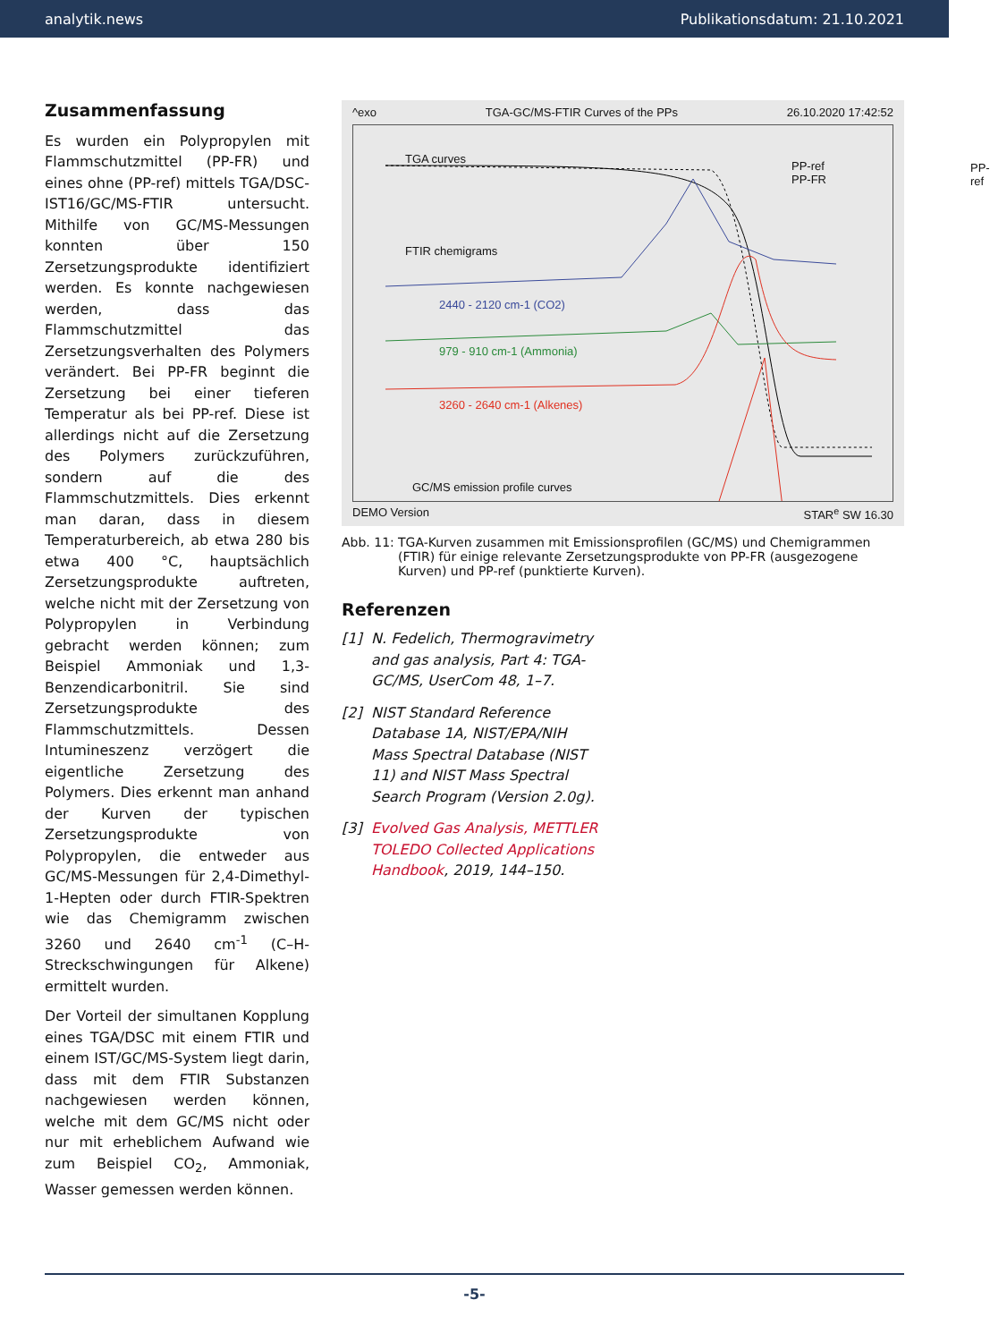analytik.news Publikationsdatum: 21.10.2021
Zusammenfassung
Es wurden ein Polypropylen mit Flammschutzmittel (PP-FR) und eines ohne (PP-ref) mittels TGA/DSC-IST16/GC/MS-FTIR untersucht. Mithilfe von GC/MS-Messungen konnten über 150 Zersetzungsprodukte identifiziert werden. Es konnte nachgewiesen werden, dass das Flammschutzmittel das Zersetzungsverhalten des Polymers verändert. Bei PP-FR beginnt die Zersetzung bei einer tieferen Temperatur als bei PP-ref. Diese ist allerdings nicht auf die Zersetzung des Polymers zurückzuführen, sondern auf die des Flammschutzmittels. Dies erkennt man daran, dass in diesem Temperaturbereich, ab etwa 280 bis etwa 400 °C, hauptsächlich Zersetzungsprodukte auftreten, welche nicht mit der Zersetzung von Polypropylen in Verbindung gebracht werden können; zum Beispiel Ammoniak und 1,3-Benzendicarbonitril. Sie sind Zersetzungsprodukte des Flammschutzmittels. Dessen Intumineszenz verzögert die eigentliche Zersetzung des Polymers. Dies erkennt man anhand der Kurven der typischen Zersetzungsprodukte von Polypropylen, die entweder aus GC/MS-Messungen für 2,4-Dimethyl-1-Hepten oder durch FTIR-Spektren wie das Chemigramm zwischen 3260 und 2640 cm<sup>-1</sup> (C–H-Streckschwingungen für Alkene) ermittelt wurden.
Der Vorteil der simultanen Kopplung eines TGA/DSC mit einem FTIR und einem IST/GC/MS-System liegt darin, dass mit dem FTIR Substanzen nachgewiesen werden können, welche mit dem GC/MS nicht oder nur mit erheblichem Aufwand wie zum Beispiel CO<sub>2</sub>, Ammoniak, Wasser gemessen werden können.
^exo TGA-GC/MS-FTIR Curves of the PPs 26.10.2020 17:42:52
TGA curves
FTIR chemigrams
2440 - 2120 cm-1 (CO2)
979 - 910 cm-1 (Ammonia)
3260 - 2640 cm-1 (Alkenes)
GC/MS emission profile curves
PP-ref
PP-ref
PP-FR
DEMO Version STAR<sup>e</sup> SW 16.30
Abb. 11: TGA-Kurven zusammen mit Emissionsprofilen (GC/MS) und Chemigrammen (FTIR) für einige relevante Zersetzungsprodukte von PP-FR (ausgezogene Kurven) und PP-ref (punktierte Kurven).
Referenzen
[1] N. Fedelich, Thermogravimetry and gas analysis, Part 4: TGA-GC/MS, UserCom 48, 1–7.
[2] NIST Standard Reference Database 1A, NIST/EPA/NIH Mass Spectral Database (NIST 11) and NIST Mass Spectral Search Program (Version 2.0g).
[3] Evolved Gas Analysis, METTLER TOLEDO Collected Applications Handbook, 2019, 144–150.
-5-